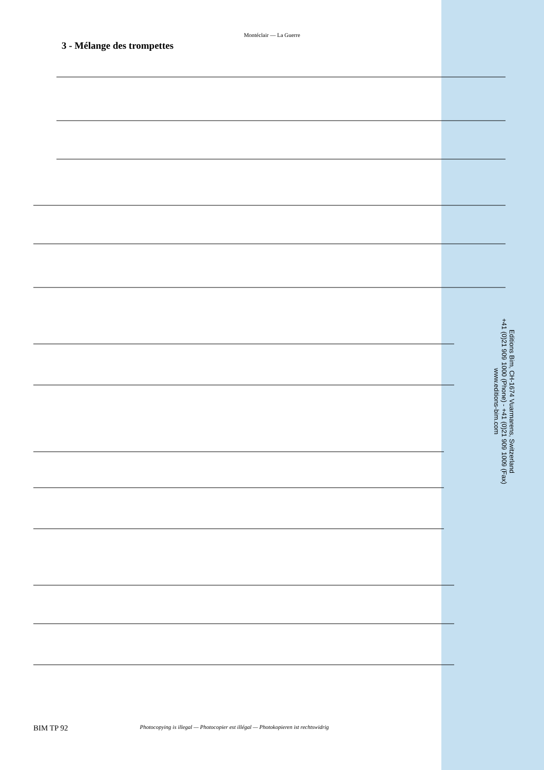Montéclair — La Guerre
3 - Mélange des trompettes
Editions Bim, CH-1674 Vuarmarens, Switzerland
+41 (0)21 909 1000 (Phone) - +41 (0)21 909 1009 (Fax)
www.editions-bim.com
BIM TP 92 Photocopying is illegal — Photocopier est illégal — Photokopieren ist rechtswidrig